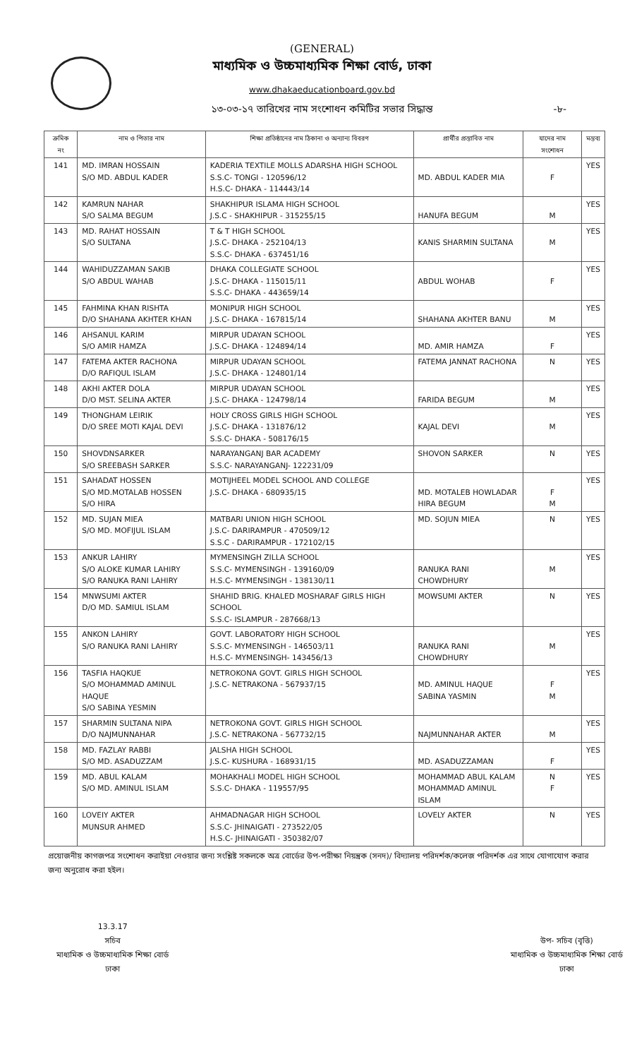(GENERAL)
মাধ্যমিক ও উচ্চমাধ্যমিক শিক্ষা বোর্ড, ঢাকা
www.dhakaeducationboard.gov.bd
১৩-০৩-১৭ তারিখের নাম সংশোধন কমিটির সভার সিদ্ধান্ত -৮-
| ক্রমিক নং | নাম ও পিতার নাম | শিক্ষা প্রতিষ্ঠানের নাম ঠিকানা ও অন্যান্য বিবরণ | প্রার্থীর প্রস্তাবিত নাম | যাদের নাম সংশোধন | মন্তব্য |
| --- | --- | --- | --- | --- | --- |
| 141 | MD. IMRAN HOSSAIN S/O MD. ABDUL KADER | KADERIA TEXTILE MOLLS ADARSHA HIGH SCHOOL S.S.C- TONGI - 120596/12 H.S.C- DHAKA - 114443/14 | MD. ABDUL KADER MIA | F | YES |
| 142 | KAMRUN NAHAR S/O SALMA BEGUM | SHAKHIPUR ISLAMA HIGH SCHOOL J.S.C - SHAKHIPUR - 315255/15 | HANUFA BEGUM | M | YES |
| 143 | MD. RAHAT HOSSAIN S/O SULTANA | T & T HIGH SCHOOL J.S.C- DHAKA - 252104/13 S.S.C- DHAKA - 637451/16 | KANIS SHARMIN SULTANA | M | YES |
| 144 | WAHIDUZZAMAN SAKIB S/O ABDUL WAHAB | DHAKA COLLEGIATE SCHOOL J.S.C- DHAKA - 115015/11 S.S.C- DHAKA - 443659/14 | ABDUL WOHAB | F | YES |
| 145 | FAHMINA KHAN RISHTA D/O SHAHANA AKHTER KHAN | MONIPUR HIGH SCHOOL J.S.C- DHAKA - 167815/14 | SHAHANA AKHTER BANU | M | YES |
| 146 | AHSANUL KARIM S/O AMIR HAMZA | MIRPUR UDAYAN SCHOOL J.S.C- DHAKA - 124894/14 | MD. AMIR HAMZA | F | YES |
| 147 | FATEMA AKTER RACHONA D/O RAFIQUL ISLAM | MIRPUR UDAYAN SCHOOL J.S.C- DHAKA - 124801/14 | FATEMA JANNAT RACHONA | N | YES |
| 148 | AKHI AKTER DOLA D/O MST. SELINA AKTER | MIRPUR UDAYAN SCHOOL J.S.C- DHAKA - 124798/14 | FARIDA BEGUM | M | YES |
| 149 | THONGHAM LEIRIK D/O SREE MOTI KAJAL DEVI | HOLY CROSS GIRLS HIGH SCHOOL J.S.C- DHAKA - 131876/12 S.S.C- DHAKA - 508176/15 | KAJAL DEVI | M | YES |
| 150 | SHOVDNSARKER S/O SREEBASH SARKER | NARAYANGANJ BAR ACADEMY S.S.C- NARAYANGANJ- 122231/09 | SHOVON SARKER | N | YES |
| 151 | SAHADAT HOSSEN S/O MD.MOTALAB HOSSEN S/O HIRA | MOTIJHEEL MODEL SCHOOL AND COLLEGE J.S.C- DHAKA - 680935/15 | MD. MOTALEB HOWLADAR HIRA BEGUM | F M | YES |
| 152 | MD. SUJAN MIEA S/O MD. MOFIJUL ISLAM | MATBARI UNION HIGH SCHOOL J.S.C- DARIRAMPUR - 470509/12 S.S.C - DARIRAMPUR - 172102/15 | MD. SOJUN MIEA | N | YES |
| 153 | ANKUR LAHIRY S/O ALOKE KUMAR LAHIRY S/O RANUKA RANI LAHIRY | MYMENSINGH ZILLA SCHOOL S.S.C- MYMENSINGH - 139160/09 H.S.C- MYMENSINGH - 138130/11 | RANUKA RANI CHOWDHURY | M | YES |
| 154 | MNWSUMI AKTER D/O MD. SAMIUL ISLAM | SHAHID BRIG. KHALED MOSHARAF GIRLS HIGH SCHOOL S.S.C- ISLAMPUR - 287668/13 | MOWSUMI AKTER | N | YES |
| 155 | ANKON LAHIRY S/O RANUKA RANI LAHIRY | GOVT. LABORATORY HIGH SCHOOL S.S.C- MYMENSINGH - 146503/11 H.S.C- MYMENSINGH- 143456/13 | RANUKA RANI CHOWDHURY | M | YES |
| 156 | TASFIA HAQKUE S/O MOHAMMAD AMINUL HAQUE S/O SABINA YESMIN | NETROKONA GOVT. GIRLS HIGH SCHOOL J.S.C- NETRAKONA - 567937/15 | MD. AMINUL HAQUE SABINA YASMIN | F M | YES |
| 157 | SHARMIN SULTANA NIPA D/O NAJMUNNAHAR | NETROKONA GOVT. GIRLS HIGH SCHOOL J.S.C- NETRAKONA - 567732/15 | NAJMUNNAHAR AKTER | M | YES |
| 158 | MD. FAZLAY RABBI S/O MD. ASADUZZAM | JALSHA HIGH SCHOOL J.S.C- KUSHURA - 168931/15 | MD. ASADUZZAMAN | F | YES |
| 159 | MD. ABUL KALAM S/O MD. AMINUL ISLAM | MOHAKHALI MODEL HIGH SCHOOL S.S.C- DHAKA - 119557/95 | MOHAMMAD ABUL KALAM MOHAMMAD AMINUL ISLAM | N F | YES |
| 160 | LOVEIY AKTER MUNSUR AHMED | AHMADNAGAR HIGH SCHOOL S.S.C- JHINAIGATI - 273522/05 H.S.C- JHINAIGATI - 350382/07 | LOVELY AKTER | N | YES |
প্রয়োজনীয় কাগজপত্র সংশোধন করাইয়া নেওয়ার জন্য সংশ্লিষ্ট সকলকে অত্র বোর্ডের উপ-পরীক্ষা নিয়ন্ত্রক (সনদ)/ বিদ্যালয় পরিদর্শক/কলেজ পরিদর্শক এর সাথে যোগাযোগ করার জন্য অনুরোধ করা হইল।
13.3.17
সচিব
মাধ্যমিক ও উচ্চমাধ্যমিক শিক্ষা বোর্ড
ঢাকা
উপ- সচিব (বৃত্তি)
মাধ্যমিক ও উচ্চমাধ্যমিক শিক্ষা বোর্ড
ঢাকা